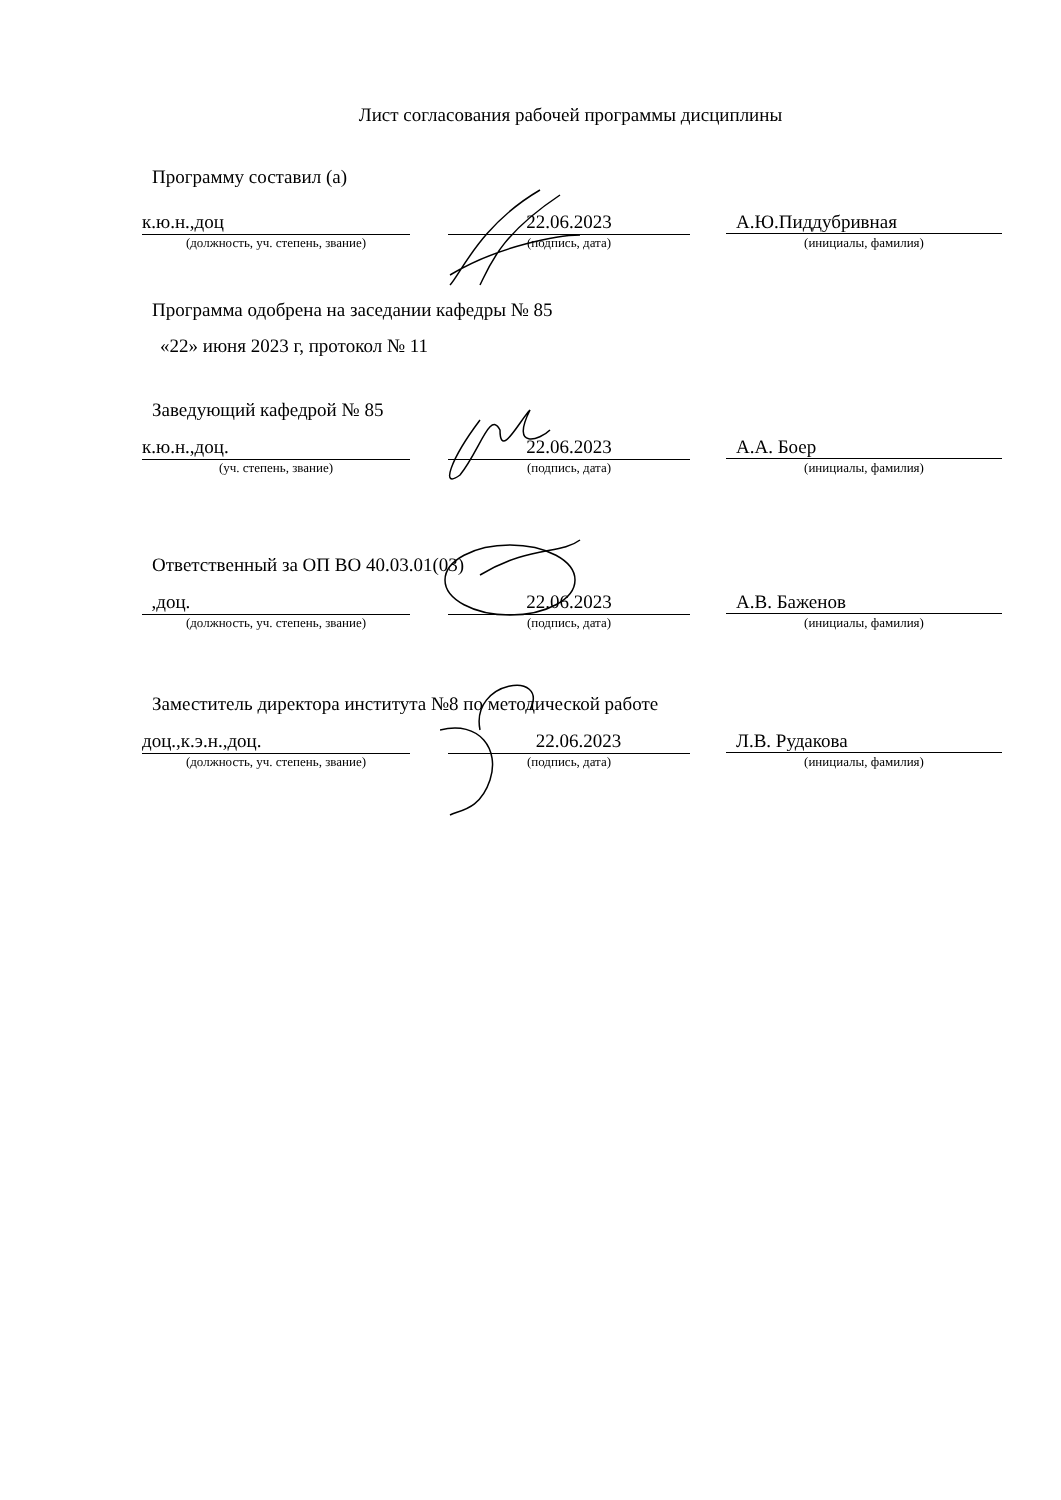Лист согласования рабочей программы дисциплины
Программу составил (а)
к.ю.н.,доц 22.06.2023 А.Ю.Пиддубривная
(должность, уч. степень, звание) (подпись, дата) (инициалы, фамилия)
Программа одобрена на заседании кафедры № 85
«22» июня 2023 г, протокол № 11
Заведующий кафедрой № 85
к.ю.н.,доц. 22.06.2023 А.А. Боер
(уч. степень, звание) (подпись, дата) (инициалы, фамилия)
Ответственный за ОП ВО 40.03.01(03)
,доц. 22.06.2023 А.В. Баженов
(должность, уч. степень, звание) (подпись, дата) (инициалы, фамилия)
Заместитель директора института №8 по методической работе
доц.,к.э.н.,доц. 22.06.2023 Л.В. Рудакова
(должность, уч. степень, звание) (подпись, дата) (инициалы, фамилия)